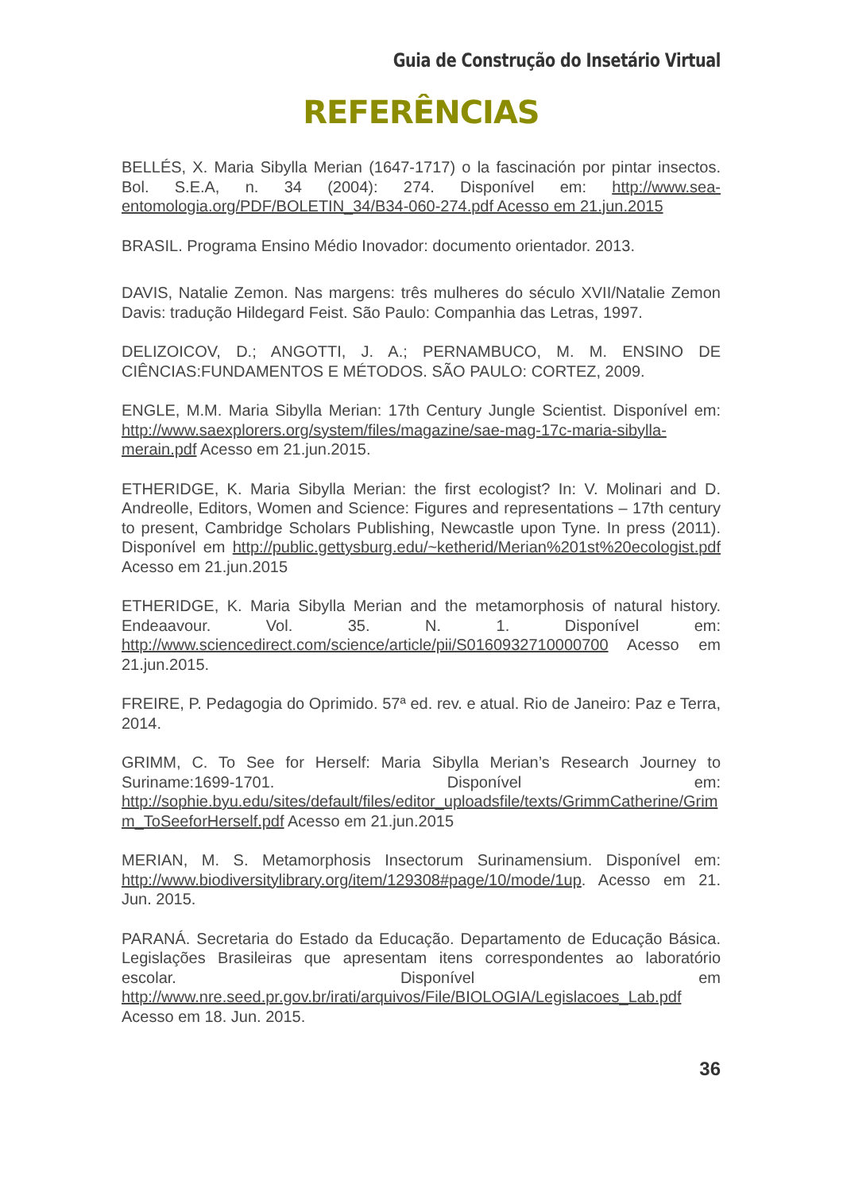Guia de Construção do Insetário Virtual
REFERÊNCIAS
BELLÉS, X. Maria Sibylla Merian (1647-1717) o la fascinación por pintar insectos. Bol. S.E.A, n. 34 (2004): 274. Disponível em: http://www.sea-entomologia.org/PDF/BOLETIN_34/B34-060-274.pdf Acesso em 21.jun.2015
BRASIL. Programa Ensino Médio Inovador: documento orientador. 2013.
DAVIS, Natalie Zemon. Nas margens: três mulheres do século XVII/Natalie Zemon Davis: tradução Hildegard Feist. São Paulo: Companhia das Letras, 1997.
DELIZOICOV, D.; ANGOTTI, J. A.; PERNAMBUCO, M. M. ENSINO DE CIÊNCIAS:FUNDAMENTOS E MÉTODOS. SÃO PAULO: CORTEZ, 2009.
ENGLE, M.M. Maria Sibylla Merian: 17th Century Jungle Scientist. Disponível em: http://www.saexplorers.org/system/files/magazine/sae-mag-17c-maria-sibylla-merain.pdf Acesso em 21.jun.2015.
ETHERIDGE, K. Maria Sibylla Merian: the first ecologist? In: V. Molinari and D. Andreolle, Editors, Women and Science: Figures and representations – 17th century to present, Cambridge Scholars Publishing, Newcastle upon Tyne. In press (2011). Disponível em http://public.gettysburg.edu/~ketherid/Merian%201st%20ecologist.pdf Acesso em 21.jun.2015
ETHERIDGE, K. Maria Sibylla Merian and the metamorphosis of natural history. Endeaavour. Vol. 35. N. 1. Disponível em: http://www.sciencedirect.com/science/article/pii/S0160932710000700 Acesso em 21.jun.2015.
FREIRE, P. Pedagogia do Oprimido. 57ª ed. rev. e atual. Rio de Janeiro: Paz e Terra, 2014.
GRIMM, C. To See for Herself: Maria Sibylla Merian’s Research Journey to Suriname:1699-1701. Disponível em: http://sophie.byu.edu/sites/default/files/editor_uploadsfile/texts/GrimmCatherine/Grimm_ToSeeforHerself.pdf Acesso em 21.jun.2015
MERIAN, M. S. Metamorphosis Insectorum Surinamensium. Disponível em: http://www.biodiversitylibrary.org/item/129308#page/10/mode/1up. Acesso em 21. Jun. 2015.
PARANÁ. Secretaria do Estado da Educação. Departamento de Educação Básica. Legislações Brasileiras que apresentam itens correspondentes ao laboratório escolar. Disponível em http://www.nre.seed.pr.gov.br/irati/arquivos/File/BIOLOGIA/Legislacoes_Lab.pdf Acesso em 18. Jun. 2015.
36